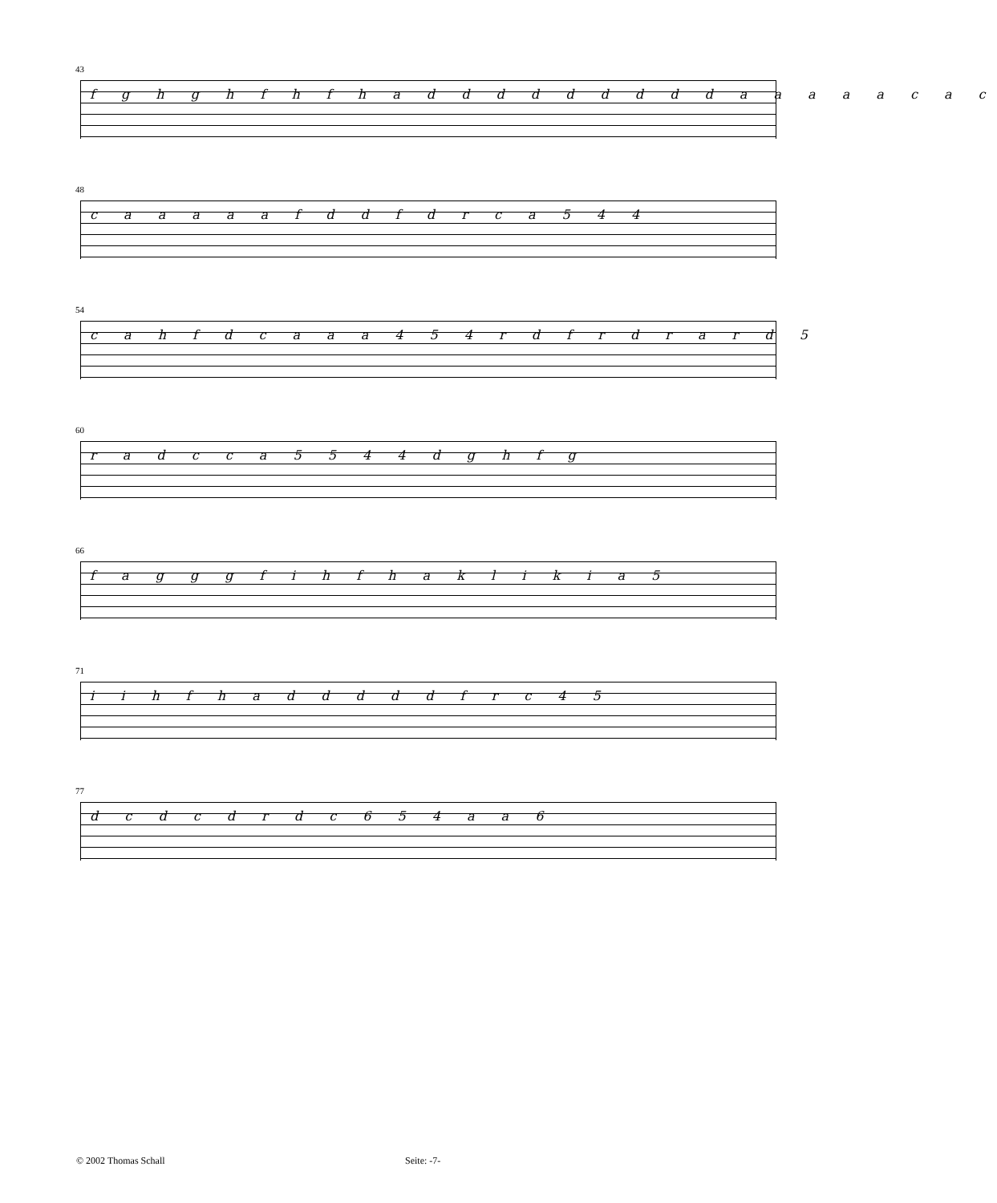43
f g h g h f h f h a d d d d d d d d d a a a a a c a c
48
c a a a a a f d d f d r c a 5 4 4
54
c a h f d c a a a 4 5 4 r d f r d r a r d 5
60
r a d c c a 5 5 4 4 d g h f g
66
f a g g g f i h f h a k l i k i a 5
71
i i h f h a d d d d d f r c 4 5
77
d c d c d r d c 6 5 4 a a 6
© 2002 Thomas Schall Seite: -7-